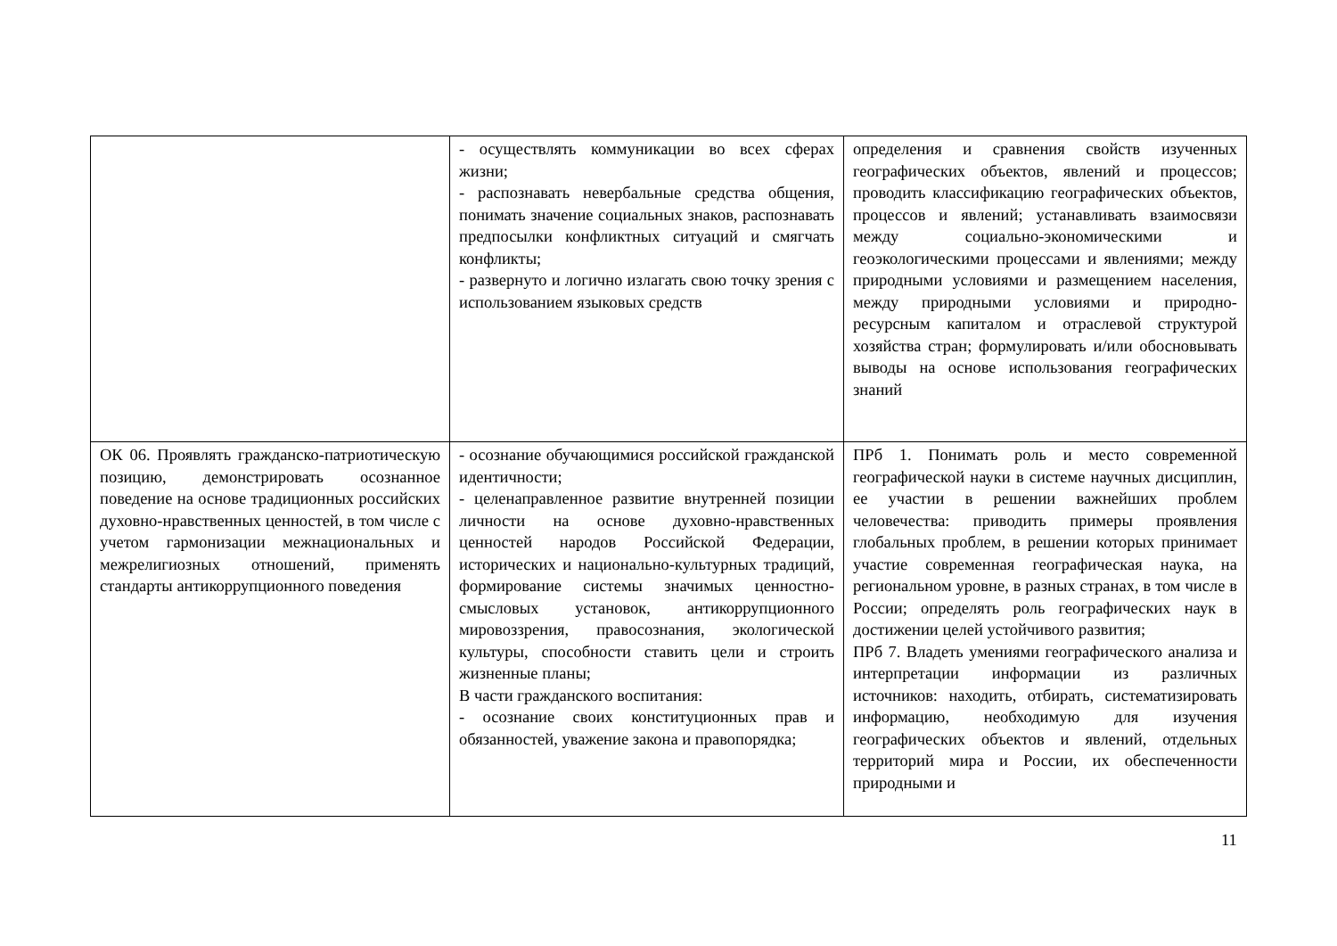| | - осуществлять коммуникации во всех сферах жизни; - распознавать невербальные средства общения, понимать значение социальных знаков, распознавать предпосылки конфликтных ситуаций и смягчать конфликты; - развернуто и логично излагать свою точку зрения с использованием языковых средств | определения и сравнения свойств изученных географических объектов, явлений и процессов; проводить классификацию географических объектов, процессов и явлений; устанавливать взаимосвязи между социально-экономическими и геоэкологическими процессами и явлениями; между природными условиями и размещением населения, между природными условиями и природно-ресурсным капиталом и отраслевой структурой хозяйства стран; формулировать и/или обосновывать выводы на основе использования географических знаний |
| ОК 06. Проявлять гражданско-патриотическую позицию, демонстрировать осознанное поведение на основе традиционных российских духовно-нравственных ценностей, в том числе с учетом гармонизации межнациональных и межрелигиозных отношений, применять стандарты антикоррупционного поведения | - осознание обучающимися российской гражданской идентичности; - целенаправленное развитие внутренней позиции личности на основе духовно-нравственных ценностей народов Российской Федерации, исторических и национально-культурных традиций, формирование системы значимых ценностно-смысловых установок, антикоррупционного мировоззрения, правосознания, экологической культуры, способности ставить цели и строить жизненные планы; В части гражданского воспитания: - осознание своих конституционных прав и обязанностей, уважение закона и правопорядка; | ПРб 1. Понимать роль и место современной географической науки в системе научных дисциплин, ее участии в решении важнейших проблем человечества: приводить примеры проявления глобальных проблем, в решении которых принимает участие современная географическая наука, на региональном уровне, в разных странах, в том числе в России; определять роль географических наук в достижении целей устойчивого развития; ПРб 7. Владеть умениями географического анализа и интерпретации информации из различных источников: находить, отбирать, систематизировать информацию, необходимую для изучения географических объектов и явлений, отдельных территорий мира и России, их обеспеченности природными и |
11